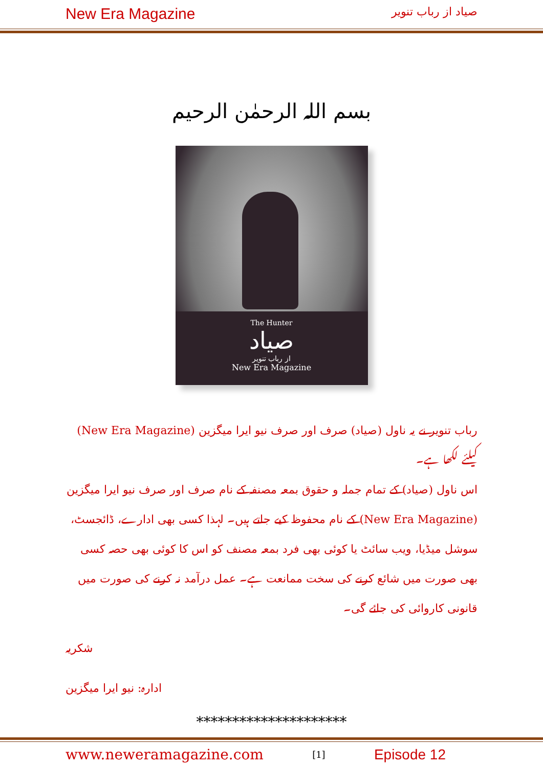New Era Magazine صیاد از رباب تنویر
بسم اللہ الرحمٰن الرحیم
The Hunter
صیاد
از رباب تنویر
New Era Magazine
رباب تنویر نے یہ ناول (صیاد) صرف اور صرف نیو ایرا میگزین (New Era Magazine) کیلئے لکھا ہے۔
اس ناول (صیاد) کے تمام جملہ و حقوق بمعہ مصنفہ کے نام صرف اور صرف نیو ایرا میگزین (New Era Magazine) کے نام محفوظ کیے جاتے ہیں۔ لہذا کسی بھی ادارے، ڈائجسٹ، سوشل میڈیا، ویب سائٹ یا کوئی بھی فرد بمعہ مصنف کو اس کا کوئی بھی حصہ کسی بھی صورت میں شائع کرنے کی سخت ممانعت ہے۔ عمل درآمد نہ کرنے کی صورت میں قانونی کاروائی کی جائے گی۔
شکریہ
ادارہ: نیو ایرا میگزین
*********************
www.neweramagazine.com [1] Episode 12